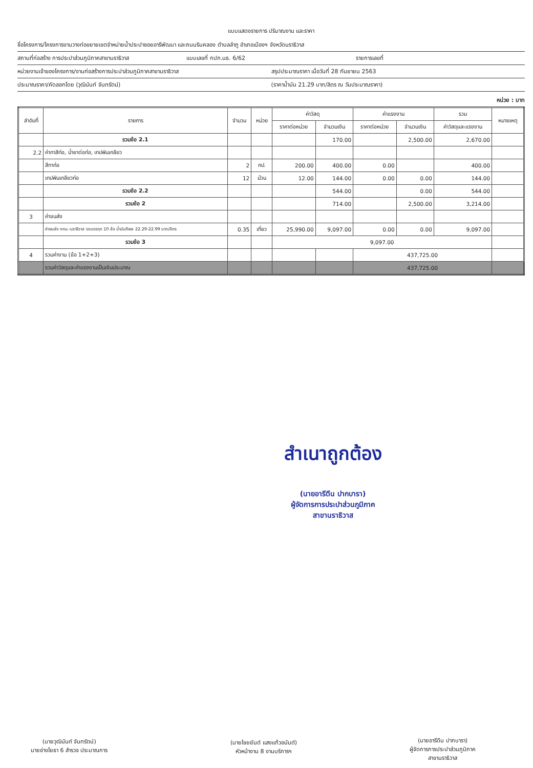แบบแสดงรายการ ปริมาณงาน และราคา
ชื่อโครงการ/โครงการงานวางท่อขยายเขตจำหน่ายน้ำประปาซอยอารีพัฒนา และถนนริมคลอง ตำบลลำภู อำเภอเมืองฯ จังหวัดนราธิวาส
สถานที่ก่อสร้าง การประปาส่วนภูมิภาคสาขานราธิวาส แบบเลขที่ กปภ.นธ. 6/62 รายการเลขที่
หน่วยงานเจ้าของโครงการ/งานก่อสร้างการประปาส่วนภูมิภาคสาขานราธิวาส สรุปประมาณราคา เมื่อวันที่ 28 กันยายน 2563
ประมาณราคา/คัดลอกโดย (วุฒินันท์ จันทรัตน์) (ราคาน้ำมัน 21.29 บาท/ลิตร ณ วันประมาณราคา)
หน่วย : บาท
| ลำดับที่ | รายการ | จำนวน | หน่วย | ค่าวัสดุ | | ค่าแรงงาน | | รวม | หมายเหตุ |
| --- | --- | --- | --- | --- | --- | --- | --- | --- | --- |
| | | | | ราคาต่อหน่วย | จำนวนเงิน | ราคาต่อหน่วย | จำนวนเงิน | ค่าวัสดุและแรงงาน | |
| | รวมข้อ 2.1 | | | | 170.00 | | 2,500.00 | 2,670.00 | |
| 2.2 | ค่าทาสีท่อ, น้ำยาต่อท่อ, เทปพันเกลียว | | | | | | | | |
| | สีทาท่อ | 2 | กป. | 200.00 | 400.00 | 0.00 | | 400.00 | |
| | เทปพันเกลียวท่อ | 12 | ม้วน | 12.00 | 144.00 | 0.00 | 0.00 | 144.00 | |
| | รวมข้อ 2.2 | | | | 544.00 | | 0.00 | 544.00 | |
| | รวมข้อ 2 | | | | 714.00 | | 2,500.00 | 3,214.00 | |
| 3 | ค่าขนส่ง | | | | | | | | |
| | ค่าขนส่ง กทม.-นราธิวาส รถบรรทุก 10 ล้อ น้ำมันดีเซล 22.29-22.99 บาท/ลิตร | 0.35 | เที่ยว | 25,990.00 | 9,097.00 | 0.00 | 0.00 | 9,097.00 | |
| | รวมข้อ 3 | | | 9,097.00 | | | | | |
| 4 | รวมค่างาน (ข้อ 1+2+3) | | | | | 437,725.00 | | | |
| | รวมค่าวัสดุและค่าแรงงานเป็นเงินประมาณ | | | | | 437,725.00 | | | |
สำเนาถูกต้อง
(นายอารีดีน ปากบารา)
ผู้จัดการการประปาส่วนภูมิภาค
สาขานราธิวาส
(นายวุฒินันท์ จันทรัตน์)
นายช่างโยธา 6 สำรวจ ประมาณการ
(นายไชยยันต์ แสงแก้วอนันต์)
หัวหน้างาน 8 งานบริการฯ
(นายอารีดีน ปากบารา)
ผู้จัดการการประปาส่วนภูมิภาค
สาขานราธิวาส